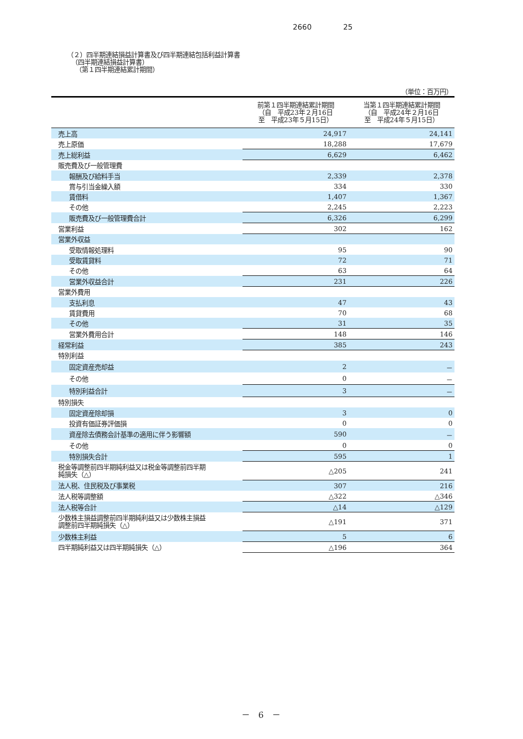2660 25
（２）四半期連結損益計算書及び四半期連結包括利益計算書
（四半期連結損益計算書）
（第１四半期連結累計期間）
| （単位：百万円） | | |
| | 前第１四半期連結累計期間 （自 平成23年２月16日 至 平成23年５月15日） | 当第１四半期連結累計期間 （自 平成24年２月16日 至 平成24年５月15日） |
| 売上高 | 24,917 | 24,141 |
| 売上原価 | 18,288 | 17,679 |
| 売上総利益 | 6,629 | 6,462 |
| 販売費及び一般管理費 | | |
| 報酬及び給料手当 | 2,339 | 2,378 |
| 賞与引当金繰入額 | 334 | 330 |
| 賃借料 | 1,407 | 1,367 |
| その他 | 2,245 | 2,223 |
| 販売費及び一般管理費合計 | 6,326 | 6,299 |
| 営業利益 | 302 | 162 |
| 営業外収益 | | |
| 受取情報処理料 | 95 | 90 |
| 受取賃貸料 | 72 | 71 |
| その他 | 63 | 64 |
| 営業外収益合計 | 231 | 226 |
| 営業外費用 | | |
| 支払利息 | 47 | 43 |
| 賃貸費用 | 70 | 68 |
| その他 | 31 | 35 |
| 営業外費用合計 | 148 | 146 |
| 経常利益 | 385 | 243 |
| 特別利益 | | |
| 固定資産売却益 | 2 | － |
| その他 | 0 | － |
| 特別利益合計 | 3 | － |
| 特別損失 | | |
| 固定資産除却損 | 3 | 0 |
| 投資有価証券評価損 | 0 | 0 |
| 資産除去債務会計基準の適用に伴う影響額 | 590 | － |
| その他 | 0 | 0 |
| 特別損失合計 | 595 | 1 |
| 税金等調整前四半期純利益又は税金等調整前四半期 純損失（△） | △205 | 241 |
| 法人税、住民税及び事業税 | 307 | 216 |
| 法人税等調整額 | △322 | △346 |
| 法人税等合計 | △14 | △129 |
| 少数株主損益調整前四半期純利益又は少数株主損益 調整前四半期純損失（△） | △191 | 371 |
| 少数株主利益 | 5 | 6 |
| 四半期純利益又は四半期純損失（△） | △196 | 364 |
－　6　－